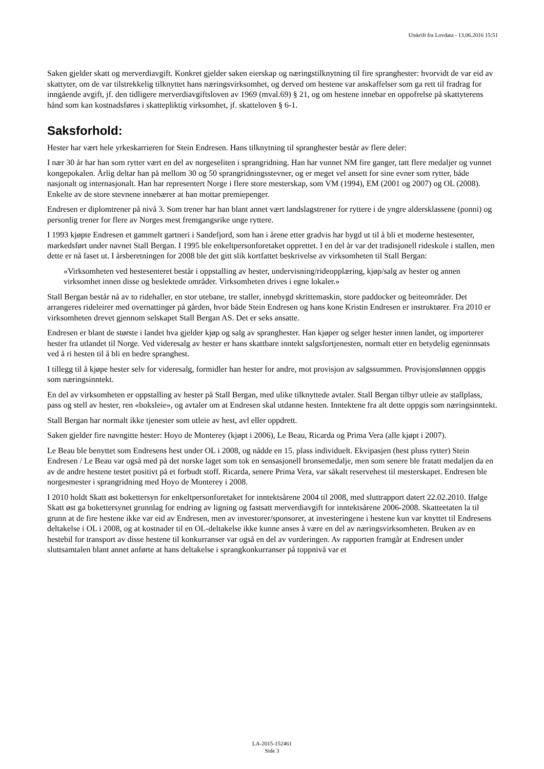Utskrift fra Lovdata - 13.06.2016 15:51
Saken gjelder skatt og merverdiavgift. Konkret gjelder saken eierskap og næringstilknytning til fire spranghester: hvorvidt de var eid av skattyter, om de var tilstrekkelig tilknyttet hans næringsvirksomhet, og derved om hestene var anskaffelser som ga rett til fradrag for inngående avgift, jf. den tidligere merverdiavgiftsloven av 1969 (mval.69) § 21, og om hestene innebar en oppofrelse på skattyterens hånd som kan kostnadsføres i skattepliktig virksomhet, jf. skatteloven § 6-1.
Saksforhold:
Hester har vært hele yrkeskarrieren for Stein Endresen. Hans tilknytning til spranghester består av flere deler:
I nær 30 år har han som rytter vært en del av norgeseliten i sprangridning. Han har vunnet NM fire ganger, tatt flere medaljer og vunnet kongepokalen. Årlig deltar han på mellom 30 og 50 sprangridningsstevner, og er meget vel ansett for sine evner som rytter, både nasjonalt og internasjonalt. Han har representert Norge i flere store mesterskap, som VM (1994), EM (2001 og 2007) og OL (2008). Enkelte av de store stevnene innebærer at han mottar premiepenger.
Endresen er diplomtrener på nivå 3. Som trener har han blant annet vært landslagstrener for ryttere i de yngre aldersklassene (ponni) og personlig trener for flere av Norges mest fremgangsrike unge ryttere.
I 1993 kjøpte Endresen et gammelt gartneri i Sandefjord, som han i årene etter gradvis har bygd ut til å bli et moderne hestesenter, markedsført under navnet Stall Bergan. I 1995 ble enkeltpersonforetaket opprettet. I en del år var det tradisjonell rideskole i stallen, men dette er nå faset ut. I årsberetningen for 2008 ble det gitt slik kortfattet beskrivelse av virksomheten til Stall Bergan:
«Virksomheten ved hestesenteret består i oppstalling av hester, undervisning/rideopplæring, kjøp/salg av hester og annen virksomhet innen disse og beslektede områder. Virksomheten drives i egne lokaler.»
Stall Bergan består nå av to ridehaller, en stor utebane, tre staller, innebygd skrittemaskin, store paddocker og beiteområder. Det arrangeres rideleirer med overnattinger på gården, hvor både Stein Endresen og hans kone Kristin Endresen er instruktører. Fra 2010 er virksomheten drevet gjennom selskapet Stall Bergan AS. Det er seks ansatte.
Endresen er blant de største i landet hva gjelder kjøp og salg av spranghester. Han kjøper og selger hester innen landet, og importerer hester fra utlandet til Norge. Ved videresalg av hester er hans skattbare inntekt salgsfortjenesten, normalt etter en betydelig egeninnsats ved å ri hesten til å bli en bedre spranghest.
I tillegg til å kjøpe hester selv for videresalg, formidler han hester for andre, mot provisjon av salgssummen. Provisjonslønnen oppgis som næringsinntekt.
En del av virksomheten er oppstalling av hester på Stall Bergan, med ulike tilknyttede avtaler. Stall Bergan tilbyr utleie av stallplass, pass og stell av hester, ren «boksleie», og avtaler om at Endresen skal utdanne hesten. Inntektene fra alt dette oppgis som næringsinntekt.
Stall Bergan har normalt ikke tjenester som utleie av hest, avl eller oppdrett.
Saken gjelder fire navngitte hester: Hoyo de Monterey (kjøpt i 2006), Le Beau, Ricarda og Prima Vera (alle kjøpt i 2007).
Le Beau ble benyttet som Endresens hest under OL i 2008, og nådde en 15. plass individuelt. Ekvipasjen (hest pluss rytter) Stein Endresen / Le Beau var også med på det norske laget som tok en sensasjonell bronsemedalje, men som senere ble fratatt medaljen da en av de andre hestene testet positivt på et forbudt stoff. Ricarda, senere Prima Vera, var såkalt reservehest til mesterskapet. Endresen ble norgesmester i sprangridning med Hoyo de Monterey i 2008.
I 2010 holdt Skatt øst bokettersyn for enkeltpersonforetaket for inntektsårene 2004 til 2008, med sluttrapport datert 22.02.2010. Ifølge Skatt øst ga bokettersynet grunnlag for endring av ligning og fastsatt merverdiavgift for inntektsårene 2006-2008. Skatteetaten la til grunn at de fire hestene ikke var eid av Endresen, men av investorer/sponsorer, at investeringene i hestene kun var knyttet til Endresens deltakelse i OL i 2008, og at kostnader til en OL-deltakelse ikke kunne anses å være en del av næringsvirksomheten. Bruken av en hestebil for transport av disse hestene til konkurranser var også en del av vurderingen. Av rapporten framgår at Endresen under sluttsamtalen blant annet anførte at hans deltakelse i sprangkonkurranser på toppnivå var et
LA-2015-152461
Side 3